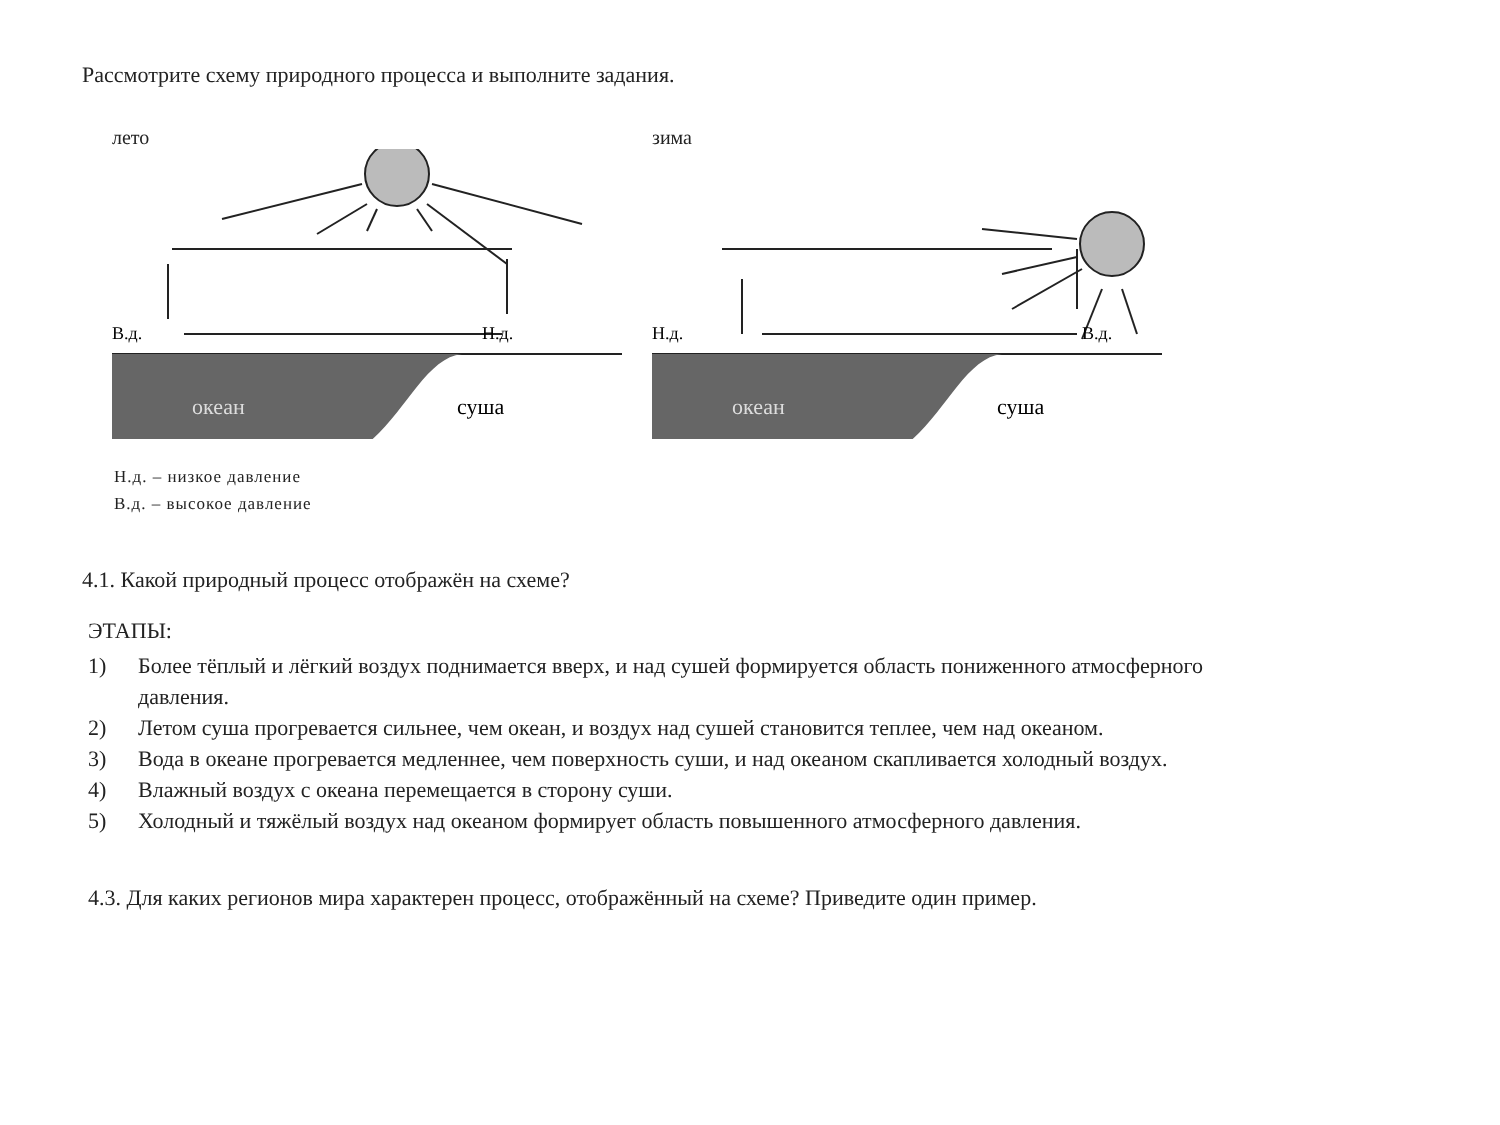Рассмотрите схему природного процесса и выполните задания.
лето
В.д.
Н.д.
океан
суша
зима
Н.д.
В.д.
океан
суша
Н.д. – низкое давление
В.д. – высокое давление
4.1. Какой природный процесс отображён на схеме?
ЭТАПЫ:
1) Более тёплый и лёгкий воздух поднимается вверх, и над сушей формируется область пониженного атмосферного давления.
2) Летом суша прогревается сильнее, чем океан, и воздух над сушей становится теплее, чем над океаном.
3) Вода в океане прогревается медленнее, чем поверхность суши, и над океаном скапливается холодный воздух.
4) Влажный воздух с океана перемещается в сторону суши.
5) Холодный и тяжёлый воздух над океаном формирует область повышенного атмосферного давления.
4.3. Для каких регионов мира характерен процесс, отображённый на схеме? Приведите один пример.